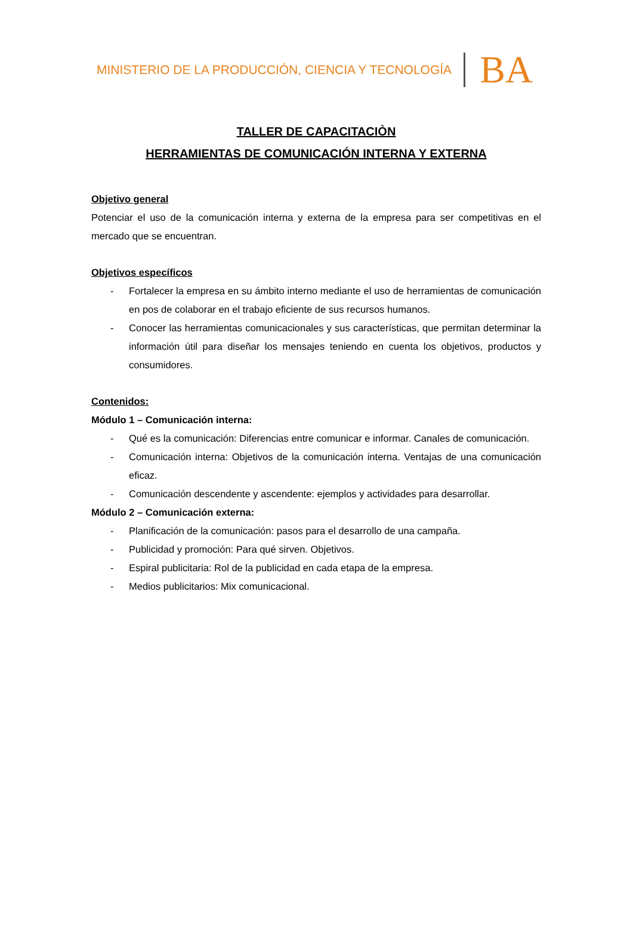MINISTERIO DE LA PRODUCCIÓN, CIENCIA Y TECNOLOGÍA BA
TALLER DE CAPACITACIÒN
HERRAMIENTAS DE COMUNICACIÓN INTERNA Y EXTERNA
Objetivo general
Potenciar el uso de la comunicación interna y externa de la empresa para ser competitivas en el mercado que se encuentran.
Objetivos específicos
- Fortalecer la empresa en su ámbito interno mediante el uso de herramientas de comunicación en pos de colaborar en el trabajo eficiente de sus recursos humanos.
- Conocer las herramientas comunicacionales y sus características, que permitan determinar la información útil para diseñar los mensajes teniendo en cuenta los objetivos, productos y consumidores.
Contenidos:
Módulo 1 – Comunicación interna:
- Qué es la comunicación: Diferencias entre comunicar e informar. Canales de comunicación.
- Comunicación interna: Objetivos de la comunicación interna. Ventajas de una comunicación eficaz.
- Comunicación descendente y ascendente: ejemplos y actividades para desarrollar.
Módulo 2 – Comunicación externa:
- Planificación de la comunicación: pasos para el desarrollo de una campaña.
- Publicidad y promoción: Para qué sirven. Objetivos.
- Espiral publicitaria: Rol de la publicidad en cada etapa de la empresa.
- Medios publicitarios: Mix comunicacional.